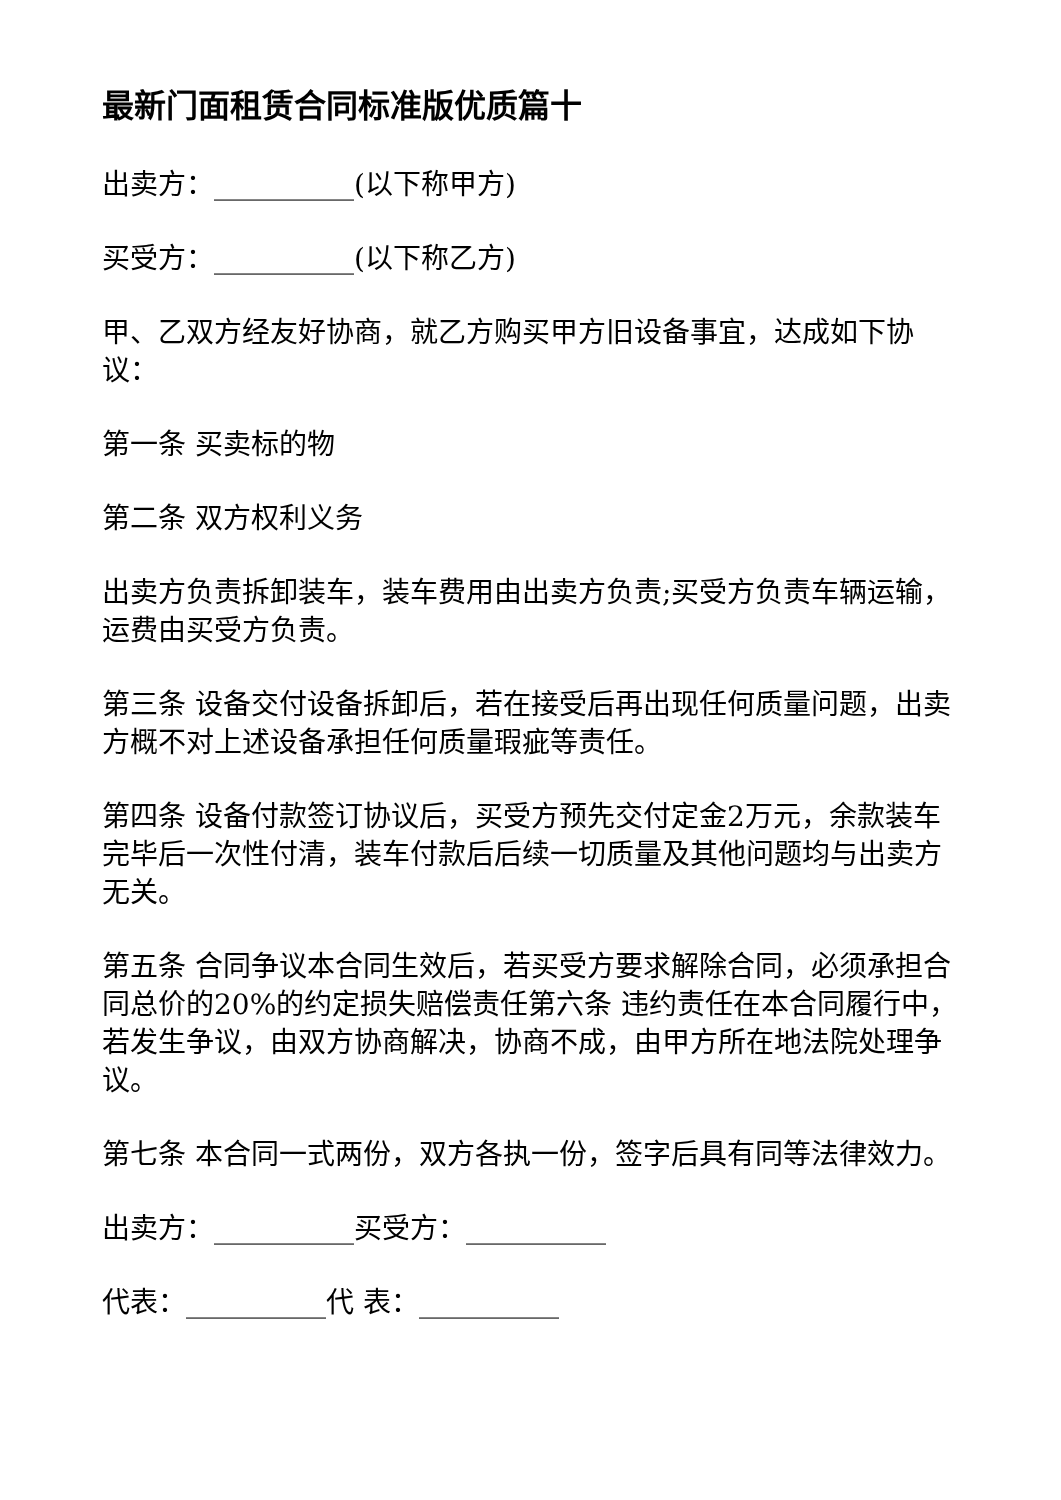最新门面租赁合同标准版优质篇十
出卖方：__________(以下称甲方)
买受方：__________(以下称乙方)
甲、乙双方经友好协商，就乙方购买甲方旧设备事宜，达成如下协议：
第一条 买卖标的物
第二条 双方权利义务
出卖方负责拆卸装车，装车费用由出卖方负责;买受方负责车辆运输，运费由买受方负责。
第三条 设备交付设备拆卸后，若在接受后再出现任何质量问题，出卖方概不对上述设备承担任何质量瑕疵等责任。
第四条 设备付款签订协议后，买受方预先交付定金2万元，余款装车完毕后一次性付清，装车付款后后续一切质量及其他问题均与出卖方无关。
第五条 合同争议本合同生效后，若买受方要求解除合同，必须承担合同总价的20%的约定损失赔偿责任第六条 违约责任在本合同履行中，若发生争议，由双方协商解决，协商不成，由甲方所在地法院处理争议。
第七条 本合同一式两份，双方各执一份，签字后具有同等法律效力。
出卖方：__________买受方：__________
代表：__________代 表：__________